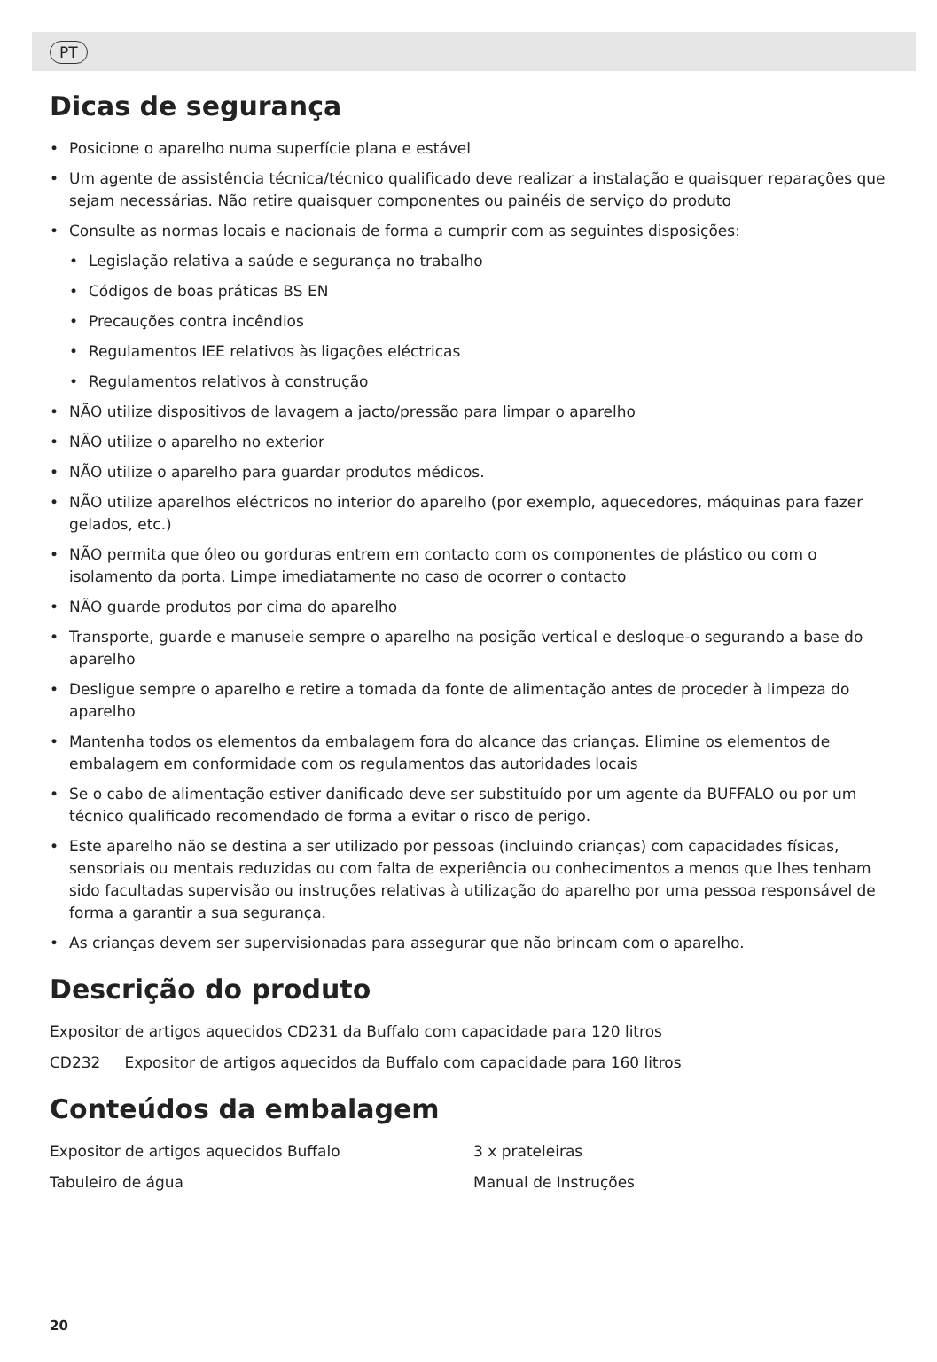PT
Dicas de segurança
• Posicione o aparelho numa superfície plana e estável
• Um agente de assistência técnica/técnico qualificado deve realizar a instalação e quaisquer reparações que sejam necessárias. Não retire quaisquer componentes ou painéis de serviço do produto
• Consulte as normas locais e nacionais de forma a cumprir com as seguintes disposições:
• Legislação relativa a saúde e segurança no trabalho
• Códigos de boas práticas BS EN
• Precauções contra incêndios
• Regulamentos IEE relativos às ligações eléctricas
• Regulamentos relativos à construção
• NÃO utilize dispositivos de lavagem a jacto/pressão para limpar o aparelho
• NÃO utilize o aparelho no exterior
• NÃO utilize o aparelho para guardar produtos médicos.
• NÃO utilize aparelhos eléctricos no interior do aparelho (por exemplo, aquecedores, máquinas para fazer gelados, etc.)
• NÃO permita que óleo ou gorduras entrem em contacto com os componentes de plástico ou com o isolamento da porta. Limpe imediatamente no caso de ocorrer o contacto
• NÃO guarde produtos por cima do aparelho
• Transporte, guarde e manuseie sempre o aparelho na posição vertical e desloque-o segurando a base do aparelho
• Desligue sempre o aparelho e retire a tomada da fonte de alimentação antes de proceder à limpeza do aparelho
• Mantenha todos os elementos da embalagem fora do alcance das crianças. Elimine os elementos de embalagem em conformidade com os regulamentos das autoridades locais
• Se o cabo de alimentação estiver danificado deve ser substituído por um agente da BUFFALO ou por um técnico qualificado recomendado de forma a evitar o risco de perigo.
• Este aparelho não se destina a ser utilizado por pessoas (incluindo crianças) com capacidades físicas, sensoriais ou mentais reduzidas ou com falta de experiência ou conhecimentos a menos que lhes tenham sido facultadas supervisão ou instruções relativas à utilização do aparelho por uma pessoa responsável de forma a garantir a sua segurança.
• As crianças devem ser supervisionadas para assegurar que não brincam com o aparelho.
Descrição do produto
Expositor de artigos aquecidos CD231 da Buffalo com capacidade para 120 litros
CD232 Expositor de artigos aquecidos da Buffalo com capacidade para 160 litros
Conteúdos da embalagem
Expositor de artigos aquecidos Buffalo
Tabuleiro de água
3 x prateleiras
Manual de Instruções
20